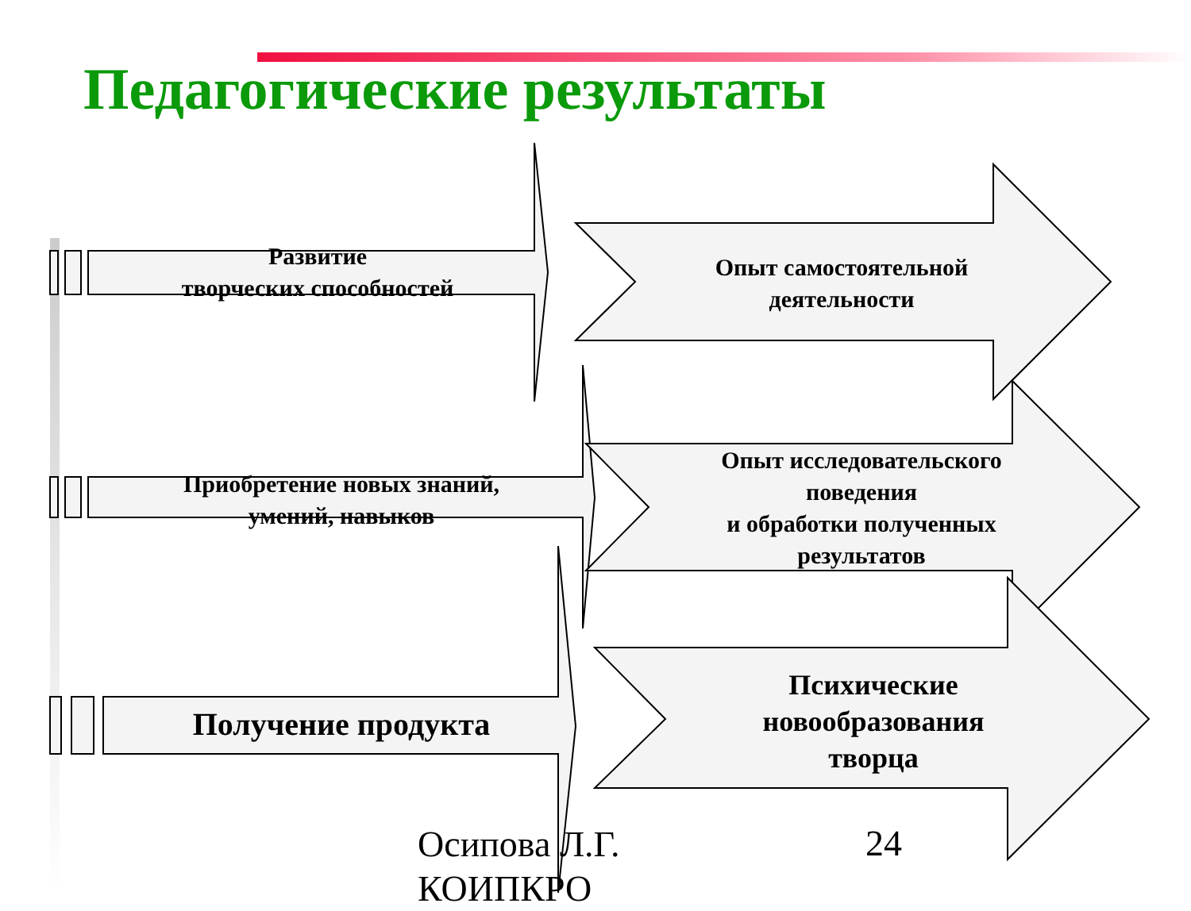Педагогические результаты
Развитие
творческих способностей
Приобретение новых знаний,
умений, навыков
Получение продукта
Опыт самостоятельной
деятельности
Опыт исследовательского
поведения
и обработки полученных
результатов
Психические
новообразования
творца
Осипова Л.Г.
КОИПКРО
24